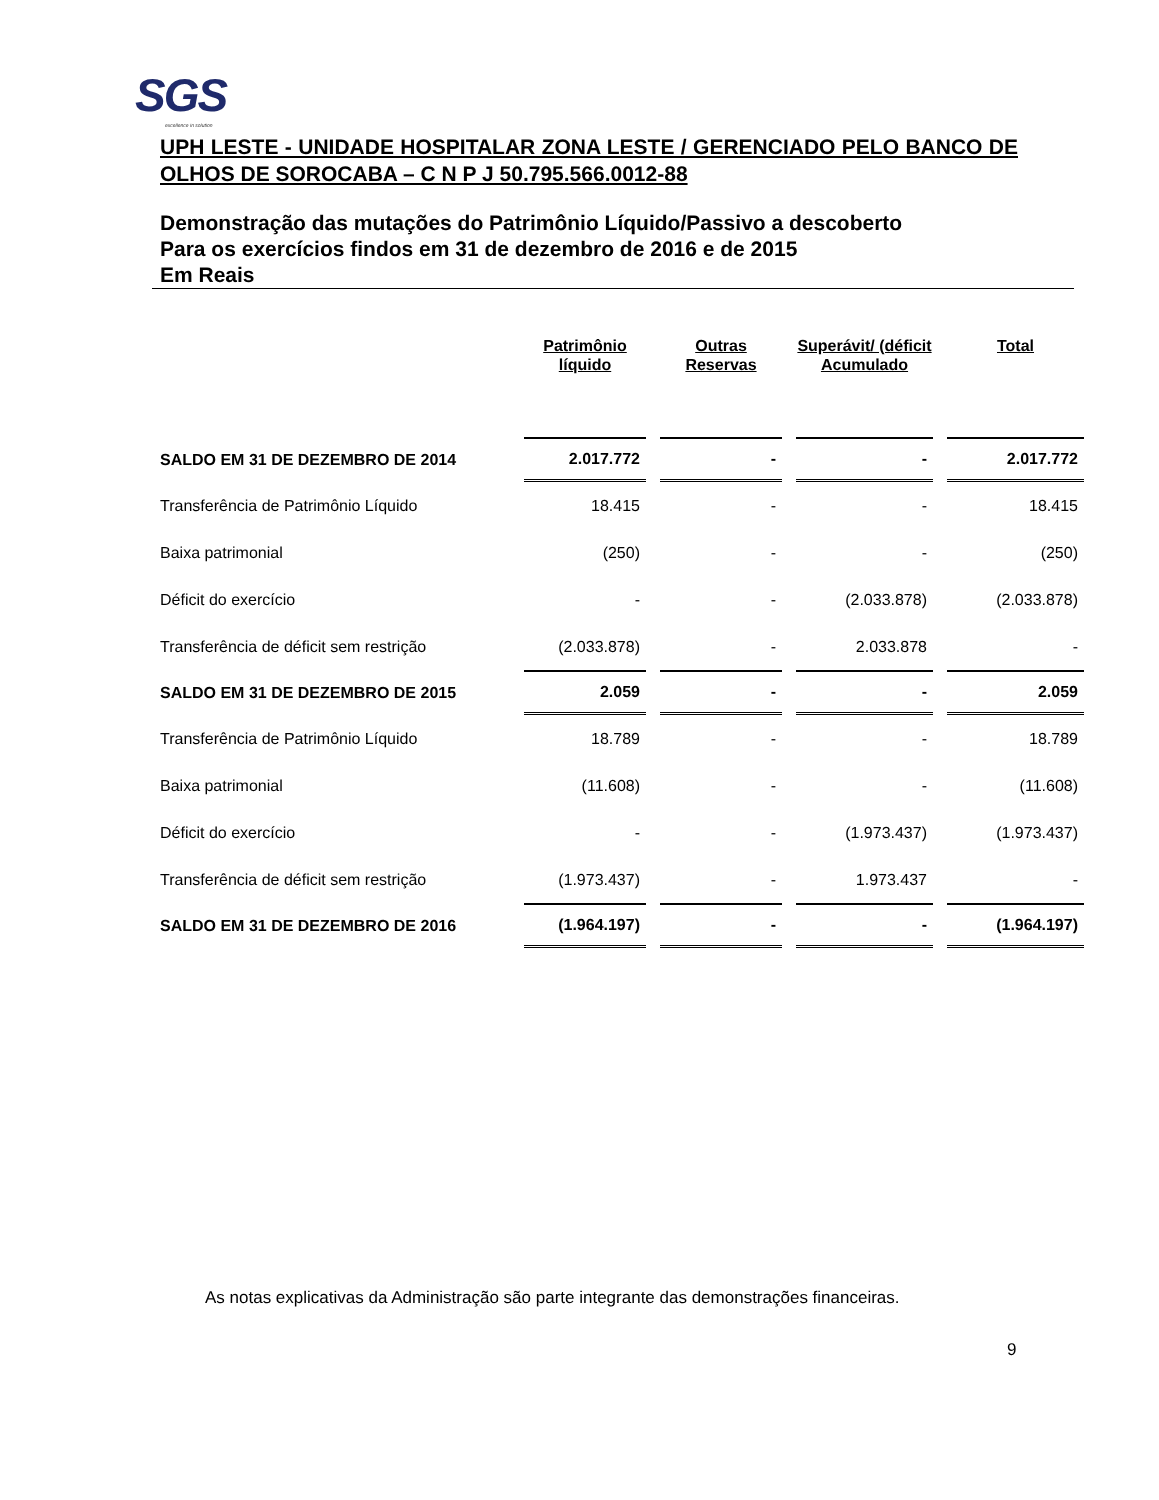SGS
excellence in solution
UPH LESTE - UNIDADE HOSPITALAR ZONA LESTE / GERENCIADO PELO BANCO DE OLHOS DE SOROCABA – C N P J 50.795.566.0012-88
Demonstração das mutações do Patrimônio Líquido/Passivo a descoberto
Para os exercícios findos em 31 de dezembro de 2016 e de 2015
Em Reais
| | Patrimônio líquido | Outras Reservas | Superávit/ (déficit Acumulado | Total |
| --- | --- | --- | --- | --- |
| SALDO EM 31 DE DEZEMBRO DE 2014 | 2.017.772 | - | - | 2.017.772 |
| Transferência de Patrimônio Líquido | 18.415 | - | - | 18.415 |
| Baixa patrimonial | (250) | - | - | (250) |
| Déficit do exercício | - | - | (2.033.878) | (2.033.878) |
| Transferência de déficit sem restrição | (2.033.878) | - | 2.033.878 | - |
| SALDO EM 31 DE DEZEMBRO DE 2015 | 2.059 | - | - | 2.059 |
| Transferência de Patrimônio Líquido | 18.789 | - | - | 18.789 |
| Baixa patrimonial | (11.608) | - | - | (11.608) |
| Déficit do exercício | - | - | (1.973.437) | (1.973.437) |
| Transferência de déficit sem restrição | (1.973.437) | - | 1.973.437 | - |
| SALDO EM 31 DE DEZEMBRO DE 2016 | (1.964.197) | - | - | (1.964.197) |
As notas explicativas da Administração são parte integrante das demonstrações financeiras.
9